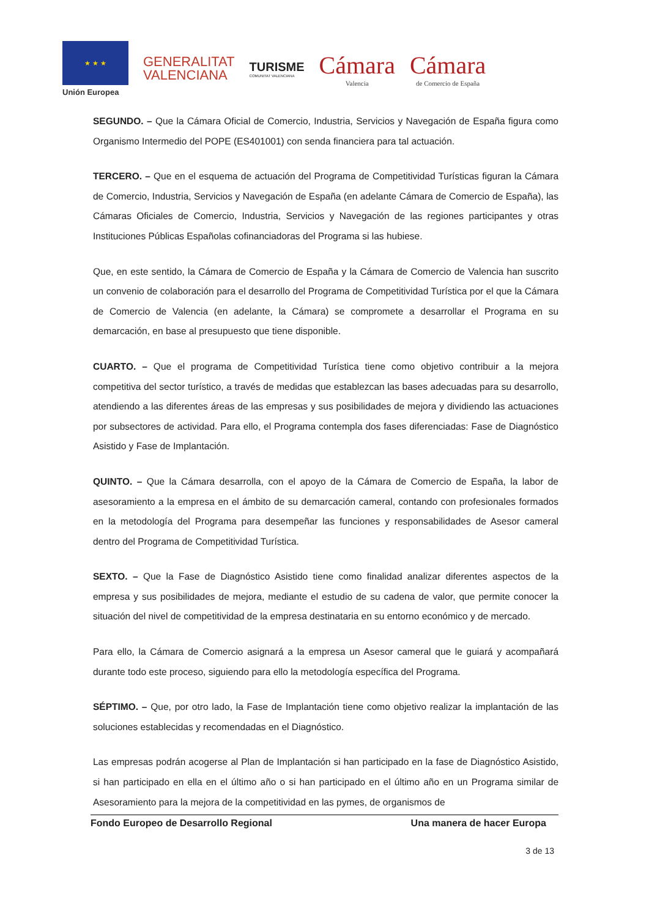★ ★ ★
Unión Europea
GENERALITAT
VALENCIANA
TURISME
COMUNITAT VALENCIANA
Cámara
Valencia
Cámara
de Comercio de España
SEGUNDO. – Que la Cámara Oficial de Comercio, Industria, Servicios y Navegación de España figura como Organismo Intermedio del POPE (ES401001) con senda financiera para tal actuación.
TERCERO. – Que en el esquema de actuación del Programa de Competitividad Turísticas figuran la Cámara de Comercio, Industria, Servicios y Navegación de España (en adelante Cámara de Comercio de España), las Cámaras Oficiales de Comercio, Industria, Servicios y Navegación de las regiones participantes y otras Instituciones Públicas Españolas cofinanciadoras del Programa si las hubiese.
Que, en este sentido, la Cámara de Comercio de España y la Cámara de Comercio de Valencia han suscrito un convenio de colaboración para el desarrollo del Programa de Competitividad Turística por el que la Cámara de Comercio de Valencia (en adelante, la Cámara) se compromete a desarrollar el Programa en su demarcación, en base al presupuesto que tiene disponible.
CUARTO. – Que el programa de Competitividad Turística tiene como objetivo contribuir a la mejora competitiva del sector turístico, a través de medidas que establezcan las bases adecuadas para su desarrollo, atendiendo a las diferentes áreas de las empresas y sus posibilidades de mejora y dividiendo las actuaciones por subsectores de actividad. Para ello, el Programa contempla dos fases diferenciadas: Fase de Diagnóstico Asistido y Fase de Implantación.
QUINTO. – Que la Cámara desarrolla, con el apoyo de la Cámara de Comercio de España, la labor de asesoramiento a la empresa en el ámbito de su demarcación cameral, contando con profesionales formados en la metodología del Programa para desempeñar las funciones y responsabilidades de Asesor cameral dentro del Programa de Competitividad Turística.
SEXTO. – Que la Fase de Diagnóstico Asistido tiene como finalidad analizar diferentes aspectos de la empresa y sus posibilidades de mejora, mediante el estudio de su cadena de valor, que permite conocer la situación del nivel de competitividad de la empresa destinataria en su entorno económico y de mercado.
Para ello, la Cámara de Comercio asignará a la empresa un Asesor cameral que le guiará y acompañará durante todo este proceso, siguiendo para ello la metodología específica del Programa.
SÉPTIMO. – Que, por otro lado, la Fase de Implantación tiene como objetivo realizar la implantación de las soluciones establecidas y recomendadas en el Diagnóstico.
Las empresas podrán acogerse al Plan de Implantación si han participado en la fase de Diagnóstico Asistido, si han participado en ella en el último año o si han participado en el último año en un Programa similar de Asesoramiento para la mejora de la competitividad en las pymes, de organismos de
Fondo Europeo de Desarrollo Regional Una manera de hacer Europa
3 de 13